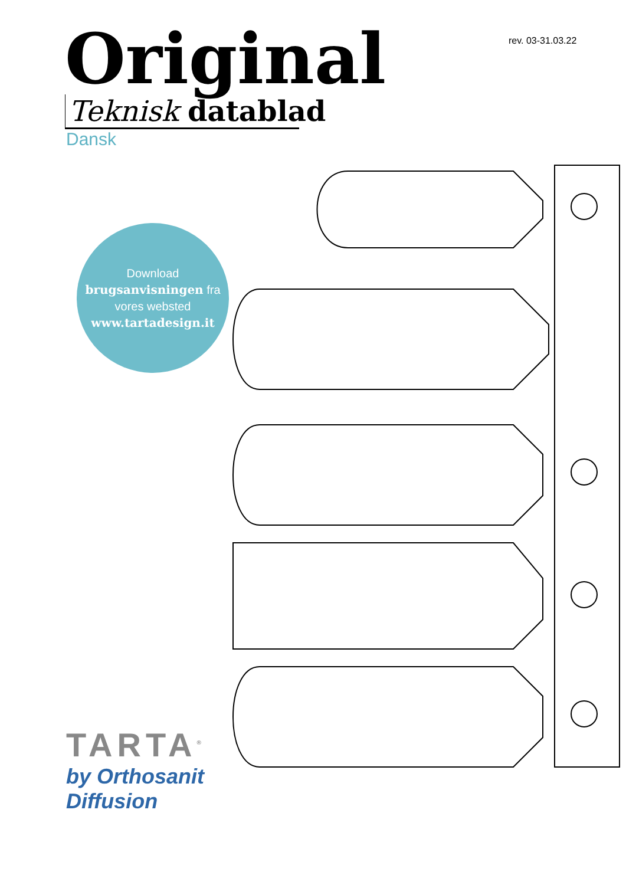rev. 03-31.03.22
Original
Teknisk datablad
Dansk
Download
brugsanvisningen fra
vores websted
www.tartadesign.it
TARTA<sup>®</sup>
by Orthosanit Diffusion